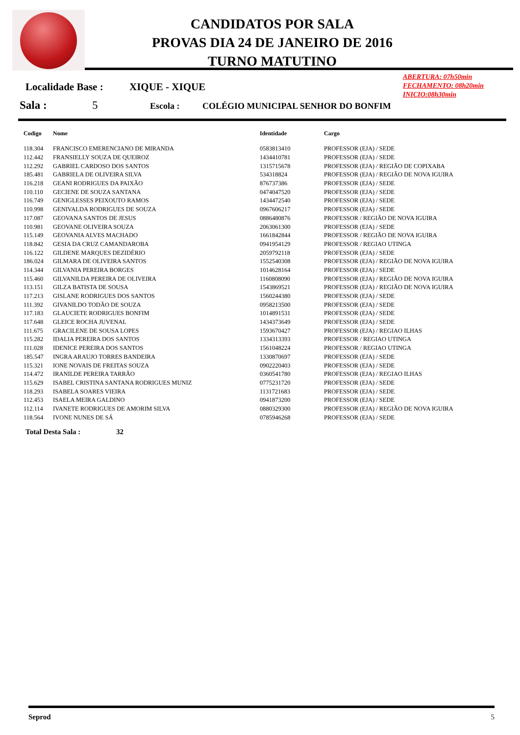CANDIDATOS POR SALA
PROVAS DIA 24 DE JANEIRO DE 2016
TURNO MATUTINO
ABERTURA: 07h50min
FECHAMENTO: 08h20min
INICIO:08h30min
Localidade Base : XIQUE - XIQUE
Sala : 5 Escola : COLÉGIO MUNICIPAL SENHOR DO BONFIM
| Codigo | Nome | Identidade | Cargo |
| --- | --- | --- | --- |
| 118.304 | FRANCISCO EMERENCIANO DE MIRANDA | 0583813410 | PROFESSOR (EJA) / SEDE |
| 112.442 | FRANSIELLY SOUZA DE QUEIROZ | 1434410781 | PROFESSOR (EJA) / SEDE |
| 112.292 | GABRIEL CARDOSO DOS SANTOS | 1315715678 | PROFESSOR (EJA) / REGIÃO DE COPIXABA |
| 185.481 | GABRIELA DE OLIVEIRA SILVA | 534318824 | PROFESSOR (EJA) / REGIÃO DE NOVA IGUIRA |
| 116.218 | GEANI RODRIGUES DA PAIXÃO | 876737386 | PROFESSOR (EJA) / SEDE |
| 110.110 | GECIENE DE SOUZA SANTANA | 0474047520 | PROFESSOR (EJA) / SEDE |
| 116.749 | GENIGLESSES PEIXOUTO RAMOS | 1434472540 | PROFESSOR (EJA) / SEDE |
| 110.998 | GENIVALDA RODRIGUES DE SOUZA | 0967606217 | PROFESSOR (EJA) / SEDE |
| 117.087 | GEOVANA SANTOS DE JESUS | 0886480876 | PROFESSOR / REGIÃO DE NOVA IGUIRA |
| 110.981 | GEOVANE OLIVEIRA SOUZA | 2063061300 | PROFESSOR (EJA) / SEDE |
| 115.149 | GEOVANIA ALVES MACHADO | 1661842844 | PROFESSOR / REGIÃO DE NOVA IGUIRA |
| 118.842 | GESIA DA CRUZ CAMANDAROBA | 0941954129 | PROFESSOR / REGIAO UTINGA |
| 116.122 | GILDENE MARQUES DEZIDÉRIO | 2059792118 | PROFESSOR (EJA) / SEDE |
| 186.024 | GILMARA DE OLIVEIRA SANTOS | 1552540308 | PROFESSOR (EJA) / REGIÃO DE NOVA IGUIRA |
| 114.344 | GILVANIA PEREIRA BORGES | 1014628164 | PROFESSOR (EJA) / SEDE |
| 115.460 | GILVANILDA PEREIRA DE OLIVEIRA | 1160808090 | PROFESSOR (EJA) / REGIÃO DE NOVA IGUIRA |
| 113.151 | GILZA BATISTA DE SOUSA | 1543869521 | PROFESSOR (EJA) / REGIÃO DE NOVA IGUIRA |
| 117.213 | GISLANE RODRIGUES DOS SANTOS | 1560244380 | PROFESSOR (EJA) / SEDE |
| 111.392 | GIVANILDO TODÃO DE SOUZA | 0958213500 | PROFESSOR (EJA) / SEDE |
| 117.183 | GLAUCIETE RODRIGUES BONFIM | 1014891531 | PROFESSOR (EJA) / SEDE |
| 117.648 | GLEICE ROCHA JUVENAL | 1434373649 | PROFESSOR (EJA) / SEDE |
| 111.675 | GRACILENE DE SOUSA LOPES | 1593670427 | PROFESSOR (EJA) / REGIAO ILHAS |
| 115.282 | IDALIA PEREIRA DOS SANTOS | 1334313393 | PROFESSOR / REGIAO UTINGA |
| 111.028 | IDENICE PEREIRA DOS SANTOS | 1561048224 | PROFESSOR / REGIAO UTINGA |
| 185.547 | INGRA ARAUJO TORRES BANDEIRA | 1330870697 | PROFESSOR (EJA) / SEDE |
| 115.321 | IONE NOVAIS DE FREITAS SOUZA | 0902220403 | PROFESSOR (EJA) / SEDE |
| 114.472 | IRANILDE PEREIRA TARRÃO | 0360541780 | PROFESSOR (EJA) / REGIAO ILHAS |
| 115.629 | ISABEL CRISTINA SANTANA RODRIGUES MUNIZ | 0775231720 | PROFESSOR (EJA) / SEDE |
| 118.293 | ISABELA SOARES VIEIRA | 1131721683 | PROFESSOR (EJA) / SEDE |
| 112.453 | ISAELA MEIRA GALDINO | 0941873200 | PROFESSOR (EJA) / SEDE |
| 112.114 | IVANETE RODRIGUES DE AMORIM SILVA | 0880329300 | PROFESSOR (EJA) / REGIÃO DE NOVA IGUIRA |
| 118.564 | IVONE NUNES DE SÁ | 0785946268 | PROFESSOR (EJA) / SEDE |
Total Desta Sala : 32
Seprod 5